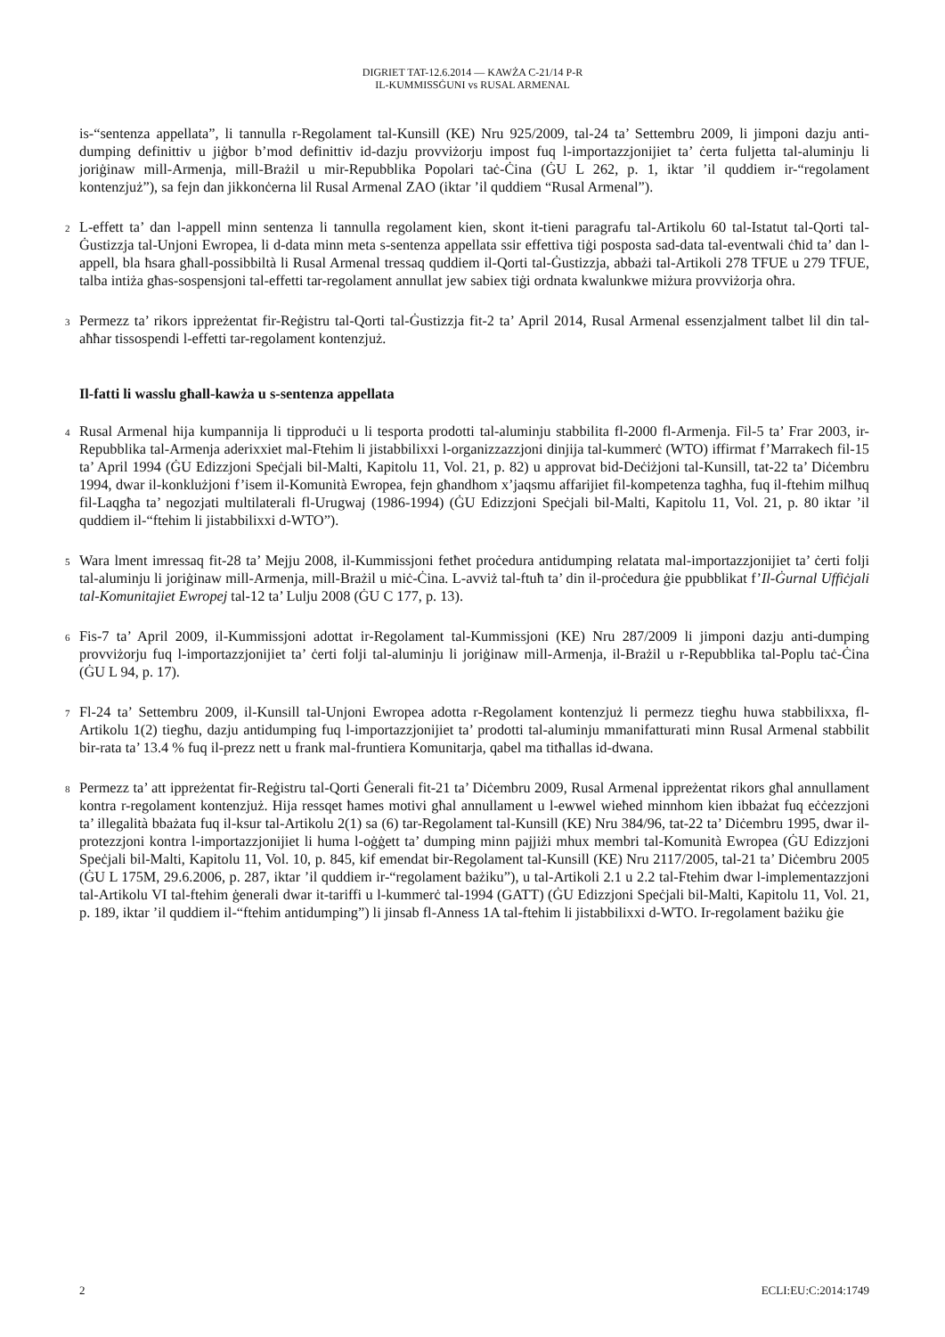DIGRIET TAT-12.6.2014 — KAWŻA C-21/14 P-R
IL-KUMMISSĠUNI vs RUSAL ARMENAL
is-“sentenza appellata”, li tannulla r-Regolament tal-Kunsill (KE) Nru 925/2009, tal-24 ta’ Settembru 2009, li jimponi dazju anti-dumping definittiv u jiġbor b’mod definittiv id-dazju provviżorju impost fuq l-importazzjonijiet ta’ ċerta fuljetta tal-aluminju li joriġinaw mill-Armenja, mill-Brażil u mir-Repubblika Popolari taċ-Ċina (ĠU L 262, p. 1, iktar ’il quddiem ir-“regolament kontenzjuż”), sa fejn dan jikkonċerna lil Rusal Armenal ZAO (iktar ’il quddiem “Rusal Armenal”).
2
L-effett ta’ dan l-appell minn sentenza li tannulla regolament kien, skont it-tieni paragrafu tal-Artikolu 60 tal-Istatut tal-Qorti tal-Ġustizzja tal-Unjoni Ewropea, li d-data minn meta s-sentenza appellata ssir effettiva tiġi posposta sad-data tal-eventwali ċħid ta’ dan l-appell, bla ħsara għall-possibbiltà li Rusal Armenal tressaq quddiem il-Qorti tal-Ġustizzja, abbażi tal-Artikoli 278 TFUE u 279 TFUE, talba intiża għas-sospensjoni tal-effetti tar-regolament annullat jew sabiex tiġi ordnata kwalunkwe miżura provviżorja oħra.
3
Permezz ta’ rikors ippreżentat fir-Reġistru tal-Qorti tal-Ġustizzja fit-2 ta’ April 2014, Rusal Armenal essenzjalment talbet lil din tal-aħħar tissospendi l-effetti tar-regolament kontenzjuż.
Il-fatti li wasslu għall-kawża u s-sentenza appellata
4
Rusal Armenal hija kumpannija li tipproduċi u li tesporta prodotti tal-aluminju stabbilita fl-2000 fl-Armenja. Fil-5 ta’ Frar 2003, ir-Repubblika tal-Armenja aderixxiet mal-Ftehim li jistabbilixxi l-organizzazzjoni dinjija tal-kummerċ (WTO) iffirmat f’Marrakech fil-15 ta’ April 1994 (ĠU Edizzjoni Speċjali bil-Malti, Kapitolu 11, Vol. 21, p. 82) u approvat bid-Deċiżjoni tal-Kunsill, tat-22 ta’ Diċembru 1994, dwar il-konklużjoni f’isem il-Komunità Ewropea, fejn għandhom x’jaqsmu affarijiet fil-kompetenza tagħha, fuq il-ftehim milħuq fil-Laqgħa ta’ negozjati multilaterali fl-Urugwaj (1986-1994) (ĠU Edizzjoni Speċjali bil-Malti, Kapitolu 11, Vol. 21, p. 80 iktar ’il quddiem il-“ftehim li jistabbilixxi d-WTO”).
5
Wara lment imressaq fit-28 ta’ Mejju 2008, il-Kummissjoni fetħet proċedura antidumping relatata mal-importazzjonijiet ta’ ċerti folji tal-aluminju li joriġinaw mill-Armenja, mill-Brażil u miċ-Ċina. L-avviż tal-ftuħ ta’ din il-proċedura ġie ppubblikat f’Il-Ġurnal Uffiċjali tal-Komunitajiet Ewropej tal-12 ta’ Lulju 2008 (ĠU C 177, p. 13).
6
Fis-7 ta’ April 2009, il-Kummissjoni adottat ir-Regolament tal-Kummissjoni (KE) Nru 287/2009 li jimponi dazju anti-dumping provviżorju fuq l-importazzjonijiet ta’ ċerti folji tal-aluminju li joriġinaw mill-Armenja, il-Brażil u r-Repubblika tal-Poplu taċ-Ċina (ĠU L 94, p. 17).
7
Fl-24 ta’ Settembru 2009, il-Kunsill tal-Unjoni Ewropea adotta r-Regolament kontenzjuż li permezz tiegħu huwa stabbilixxa, fl-Artikolu 1(2) tiegħu, dazju antidumping fuq l-importazzjonijiet ta’ prodotti tal-aluminju mmanifatturati minn Rusal Armenal stabbilit bir-rata ta’ 13.4 % fuq il-prezz nett u frank mal-fruntiera Komunitarja, qabel ma titħallas id-dwana.
8
Permezz ta’ att ippreżentat fir-Reġistru tal-Qorti Ġenerali fit-21 ta’ Diċembru 2009, Rusal Armenal ippreżentat rikors għal annullament kontra r-regolament kontenzjuż. Hija ressqet ħames motivi għal annullament u l-ewwel wieħed minnhom kien ibbażat fuq eċċezzjoni ta’ illegalità bbażata fuq il-ksur tal-Artikolu 2(1) sa (6) tar-Regolament tal-Kunsill (KE) Nru 384/96, tat-22 ta’ Diċembru 1995, dwar il-protezzjoni kontra l-importazzjonijiet li huma l-oġġett ta’ dumping minn pajjiżi mhux membri tal-Komunità Ewropea (ĠU Edizzjoni Speċjali bil-Malti, Kapitolu 11, Vol. 10, p. 845, kif emendat bir-Regolament tal-Kunsill (KE) Nru 2117/2005, tal-21 ta’ Diċembru 2005 (ĠU L 175M, 29.6.2006, p. 287, iktar ’il quddiem ir-“regolament bażiku”), u tal-Artikoli 2.1 u 2.2 tal-Ftehim dwar l-implementazzjoni tal-Artikolu VI tal-ftehim ġenerali dwar it-tariffi u l-kummerċ tal-1994 (GATT) (ĠU Edizzjoni Speċjali bil-Malti, Kapitolu 11, Vol. 21, p. 189, iktar ’il quddiem il-“ftehim antidumping”) li jinsab fl-Anness 1A tal-ftehim li jistabbilixxi d-WTO. Ir-regolament bażiku ġie
2 ECLI:EU:C:2014:1749